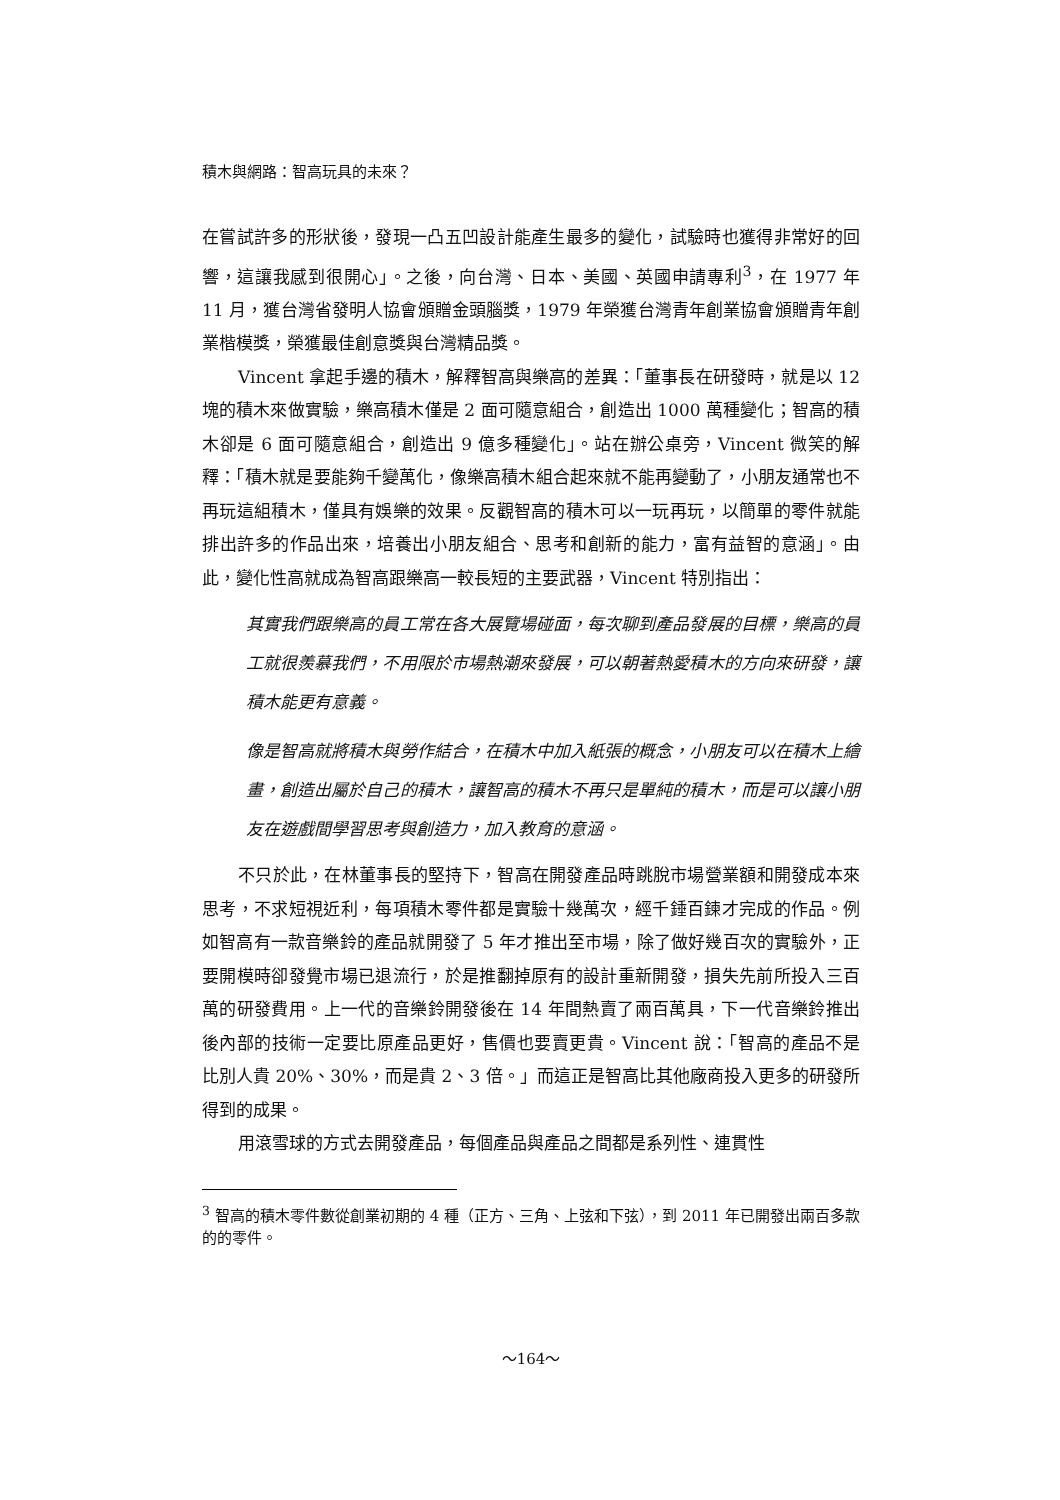積木與網路：智高玩具的未來？
在嘗試許多的形狀後，發現一凸五凹設計能產生最多的變化，試驗時也獲得非常好的回響，這讓我感到很開心」。之後，向台灣、日本、美國、英國申請專利<sup>3</sup>，在 1977 年 11 月，獲台灣省發明人協會頒贈金頭腦獎，1979 年榮獲台灣青年創業協會頒贈青年創業楷模獎，榮獲最佳創意獎與台灣精品獎。
Vincent 拿起手邊的積木，解釋智高與樂高的差異：「董事長在研發時，就是以 12 塊的積木來做實驗，樂高積木僅是 2 面可隨意組合，創造出 1000 萬種變化；智高的積木卻是 6 面可隨意組合，創造出 9 億多種變化」。站在辦公桌旁，Vincent 微笑的解釋：「積木就是要能夠千變萬化，像樂高積木組合起來就不能再變動了，小朋友通常也不再玩這組積木，僅具有娛樂的效果。反觀智高的積木可以一玩再玩，以簡單的零件就能排出許多的作品出來，培養出小朋友組合、思考和創新的能力，富有益智的意涵」。由此，變化性高就成為智高跟樂高一較長短的主要武器，Vincent 特別指出：
其實我們跟樂高的員工常在各大展覽場碰面，每次聊到產品發展的目標，樂高的員工就很羨慕我們，不用限於市場熱潮來發展，可以朝著熱愛積木的方向來研發，讓積木能更有意義。
像是智高就將積木與勞作結合，在積木中加入紙張的概念，小朋友可以在積木上繪畫，創造出屬於自己的積木，讓智高的積木不再只是單純的積木，而是可以讓小朋友在遊戲間學習思考與創造力，加入教育的意涵。
不只於此，在林董事長的堅持下，智高在開發產品時跳脫市場營業額和開發成本來思考，不求短視近利，每項積木零件都是實驗十幾萬次，經千錘百鍊才完成的作品。例如智高有一款音樂鈴的產品就開發了 5 年才推出至市場，除了做好幾百次的實驗外，正要開模時卻發覺市場已退流行，於是推翻掉原有的設計重新開發，損失先前所投入三百萬的研發費用。上一代的音樂鈴開發後在 14 年間熱賣了兩百萬具，下一代音樂鈴推出後內部的技術一定要比原產品更好，售價也要賣更貴。Vincent 說：「智高的產品不是比別人貴 20%、30%，而是貴 2、3 倍。」而這正是智高比其他廠商投入更多的研發所得到的成果。
用滾雪球的方式去開發產品，每個產品與產品之間都是系列性、連貫性
<sup>3</sup> 智高的積木零件數從創業初期的 4 種（正方、三角、上弦和下弦），到 2011 年已開發出兩百多款的的零件。
～164～